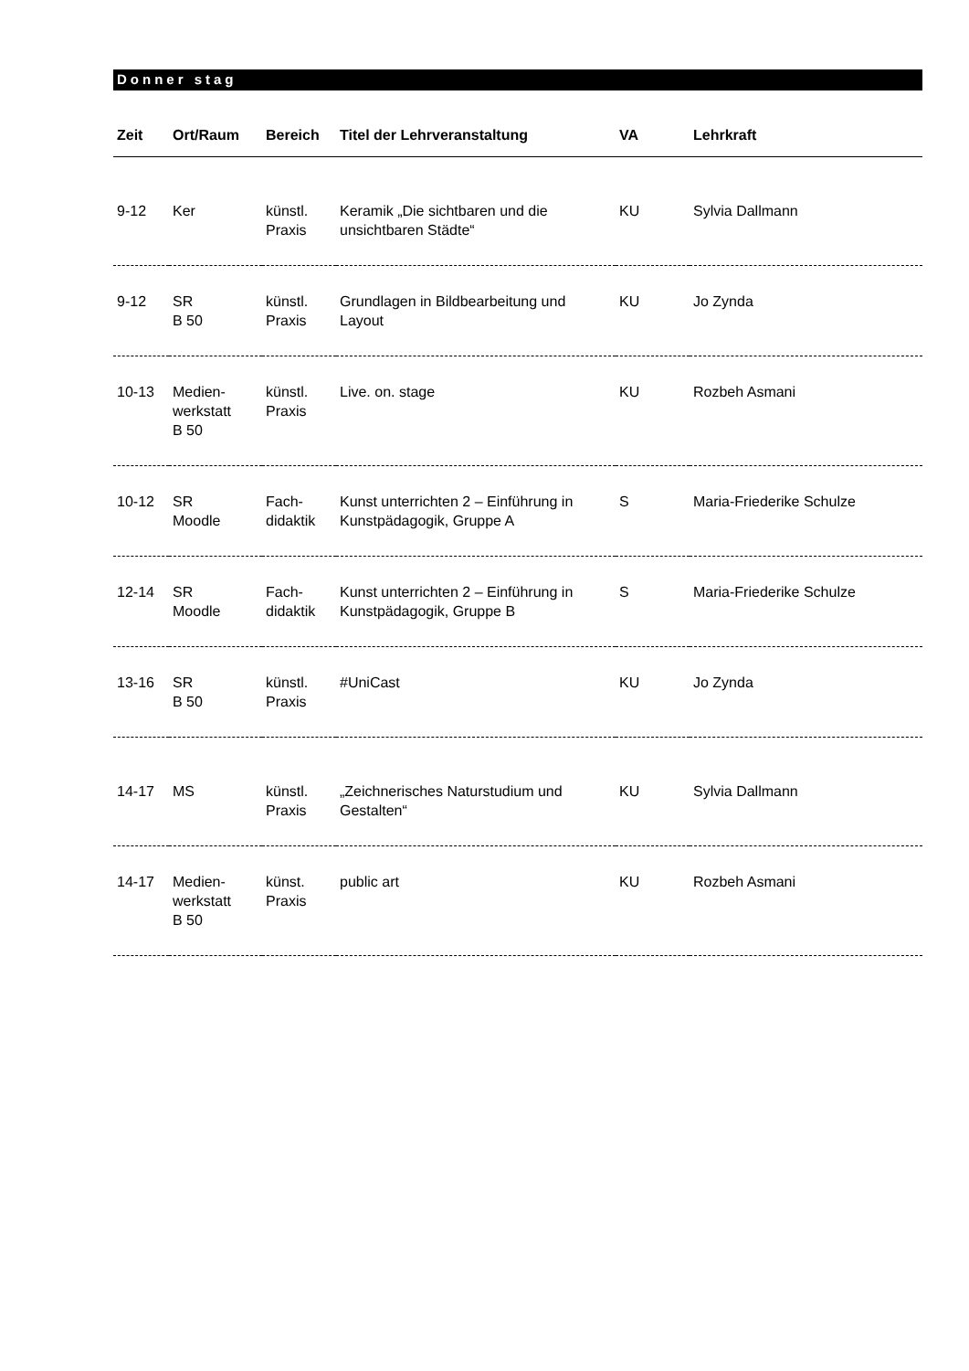Donner stag
| Zeit | Ort/Raum | Bereich | Titel der Lehrveranstaltung | VA | Lehrkraft |
| --- | --- | --- | --- | --- | --- |
| 9-12 | Ker | künstl. Praxis | Keramik „Die sichtbaren und die unsichtbaren Städte“ | KU | Sylvia Dallmann |
| 9-12 | SR B 50 | künstl. Praxis | Grundlagen in Bildbearbeitung und Layout | KU | Jo Zynda |
| 10-13 | Medien- werkstatt B 50 | künstl. Praxis | Live. on. stage | KU | Rozbeh Asmani |
| 10-12 | SR Moodle | Fach- didaktik | Kunst unterrichten 2 – Einführung in Kunstpädagogik, Gruppe A | S | Maria-Friederike Schulze |
| 12-14 | SR Moodle | Fach- didaktik | Kunst unterrichten 2 – Einführung in Kunstpädagogik, Gruppe B | S | Maria-Friederike Schulze |
| 13-16 | SR B 50 | künstl. Praxis | #UniCast | KU | Jo Zynda |
| 14-17 | MS | künstl. Praxis | „Zeichnerisches Naturstudium und Gestalten“ | KU | Sylvia Dallmann |
| 14-17 | Medien- werkstatt B 50 | künst. Praxis | public art | KU | Rozbeh Asmani |